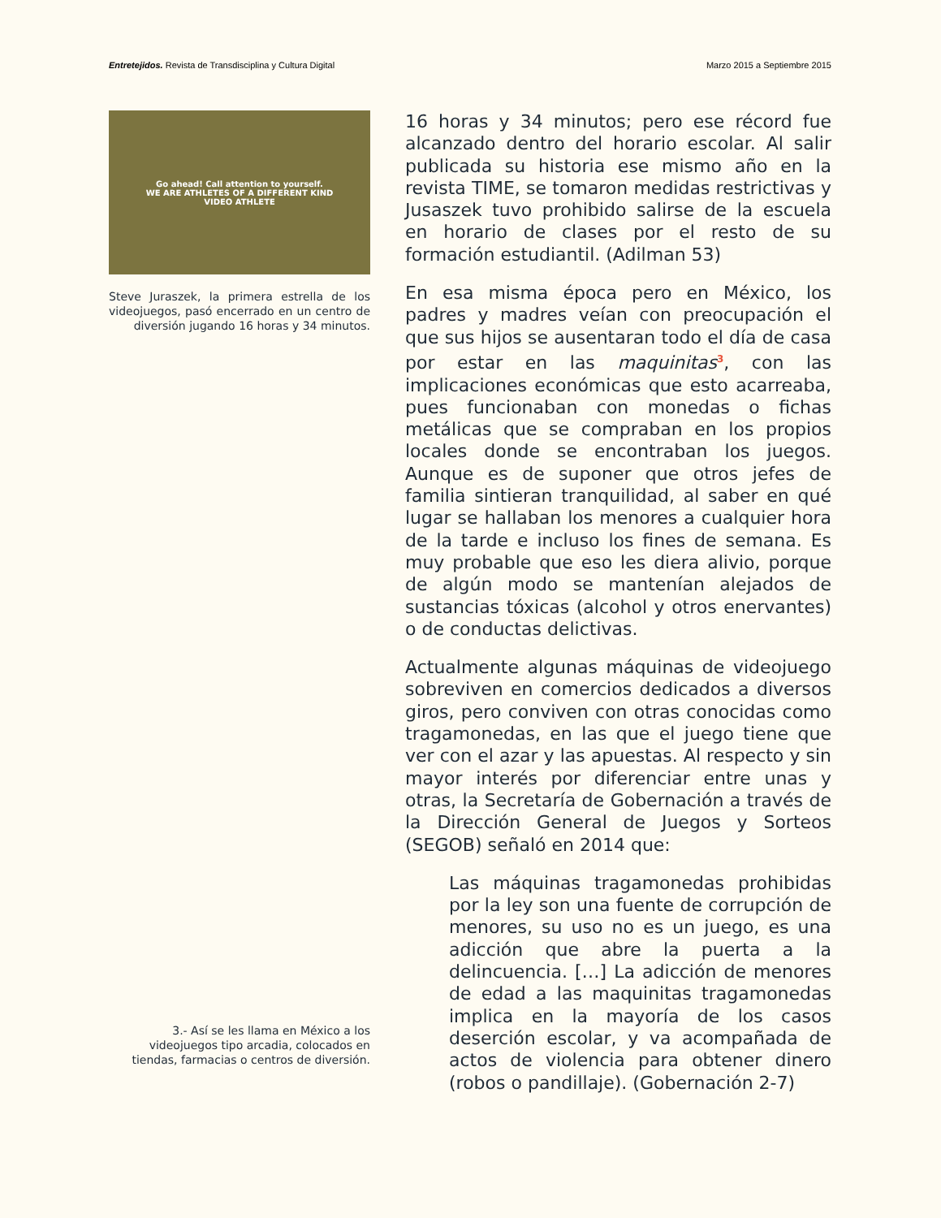Entretejidos. Revista de Transdisciplina y Cultura Digital
Marzo 2015 a Septiembre 2015
Go ahead! Call attention to yourself.
WE ARE ATHLETES OF A DIFFERENT KIND
VIDEO ATHLETE
Steve Juraszek, la primera estrella de los videojuegos, pasó encerrado en un centro de diversión jugando 16 horas y 34 minutos.
3.- Así se les llama en México a los videojuegos tipo arcadia, colocados en tiendas, farmacias o centros de diversión.
16 horas y 34 minutos; pero ese récord fue alcanzado dentro del horario escolar. Al salir publicada su historia ese mismo año en la revista TIME, se tomaron medidas restrictivas y Jusaszek tuvo prohibido salirse de la escuela en horario de clases por el resto de su formación estudiantil. (Adilman 53)
En esa misma época pero en México, los padres y madres veían con preocupación el que sus hijos se ausentaran todo el día de casa por estar en las maquinitas<sup>3</sup>, con las implicaciones económicas que esto acarreaba, pues funcionaban con monedas o fichas metálicas que se compraban en los propios locales donde se encontraban los juegos. Aunque es de suponer que otros jefes de familia sintieran tranquilidad, al saber en qué lugar se hallaban los menores a cualquier hora de la tarde e incluso los fines de semana. Es muy probable que eso les diera alivio, porque de algún modo se mantenían alejados de sustancias tóxicas (alcohol y otros enervantes) o de conductas delictivas.
Actualmente algunas máquinas de videojuego sobreviven en comercios dedicados a diversos giros, pero conviven con otras conocidas como tragamonedas, en las que el juego tiene que ver con el azar y las apuestas. Al respecto y sin mayor interés por diferenciar entre unas y otras, la Secretaría de Gobernación a través de la Dirección General de Juegos y Sorteos (SEGOB) señaló en 2014 que:
Las máquinas tragamonedas prohibidas por la ley son una fuente de corrupción de menores, su uso no es un juego, es una adicción que abre la puerta a la delincuencia. […] La adicción de menores de edad a las maquinitas tragamonedas implica en la mayoría de los casos deserción escolar, y va acompañada de actos de violencia para obtener dinero (robos o pandillaje). (Gobernación 2-7)